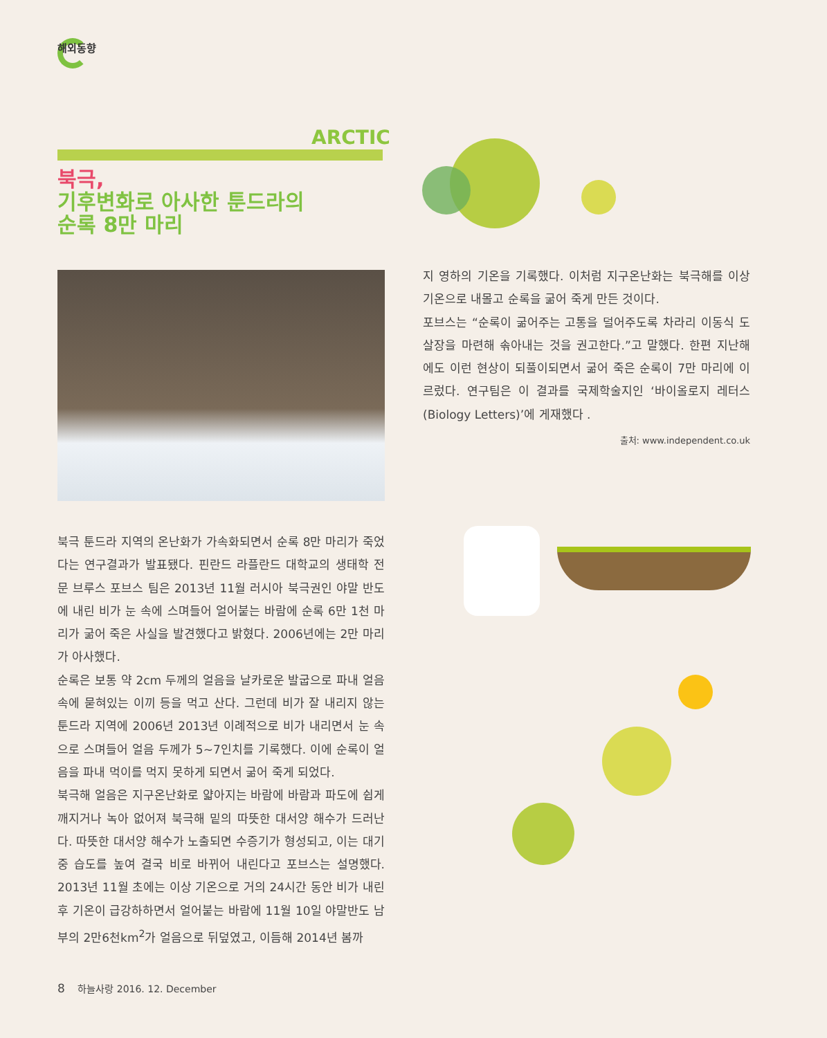해외동향
ARCTIC
북극,
기후변화로 아사한 툰드라의
순록 8만 마리
북극 툰드라 지역의 온난화가 가속화되면서 순록 8만 마리가 죽었다는 연구결과가 발표됐다. 핀란드 라플란드 대학교의 생태학 전문 브루스 포브스 팀은 2013년 11월 러시아 북극권인 야말 반도에 내린 비가 눈 속에 스며들어 얼어붙는 바람에 순록 6만 1천 마리가 굶어 죽은 사실을 발견했다고 밝혔다. 2006년에는 2만 마리가 아사했다.
순록은 보통 약 2cm 두께의 얼음을 날카로운 발굽으로 파내 얼음 속에 묻혀있는 이끼 등을 먹고 산다. 그런데 비가 잘 내리지 않는 툰드라 지역에 2006년 2013년 이례적으로 비가 내리면서 눈 속으로 스며들어 얼음 두께가 5~7인치를 기록했다. 이에 순록이 얼음을 파내 먹이를 먹지 못하게 되면서 굶어 죽게 되었다.
북극해 얼음은 지구온난화로 얇아지는 바람에 바람과 파도에 쉽게 깨지거나 녹아 없어져 북극해 밑의 따뜻한 대서양 해수가 드러난다. 따뜻한 대서양 해수가 노출되면 수증기가 형성되고, 이는 대기 중 습도를 높여 결국 비로 바뀌어 내린다고 포브스는 설명했다. 2013년 11월 초에는 이상 기온으로 거의 24시간 동안 비가 내린 후 기온이 급강하하면서 얼어붙는 바람에 11월 10일 야말반도 남부의 2만6천km<sup>2</sup>가 얼음으로 뒤덮였고, 이듬해 2014년 봄까
지 영하의 기온을 기록했다. 이처럼 지구온난화는 북극해를 이상 기온으로 내몰고 순록을 굶어 죽게 만든 것이다.
포브스는 “순록이 굶어주는 고통을 덜어주도록 차라리 이동식 도살장을 마련해 솎아내는 것을 권고한다.”고 말했다. 한편 지난해에도 이런 현상이 되풀이되면서 굶어 죽은 순록이 7만 마리에 이르렀다. 연구팀은 이 결과를 국제학술지인 ‘바이올로지 레터스(Biology Letters)’에 게재했다 .
출처: www.independent.co.uk
8 하늘사랑 2016. 12. December